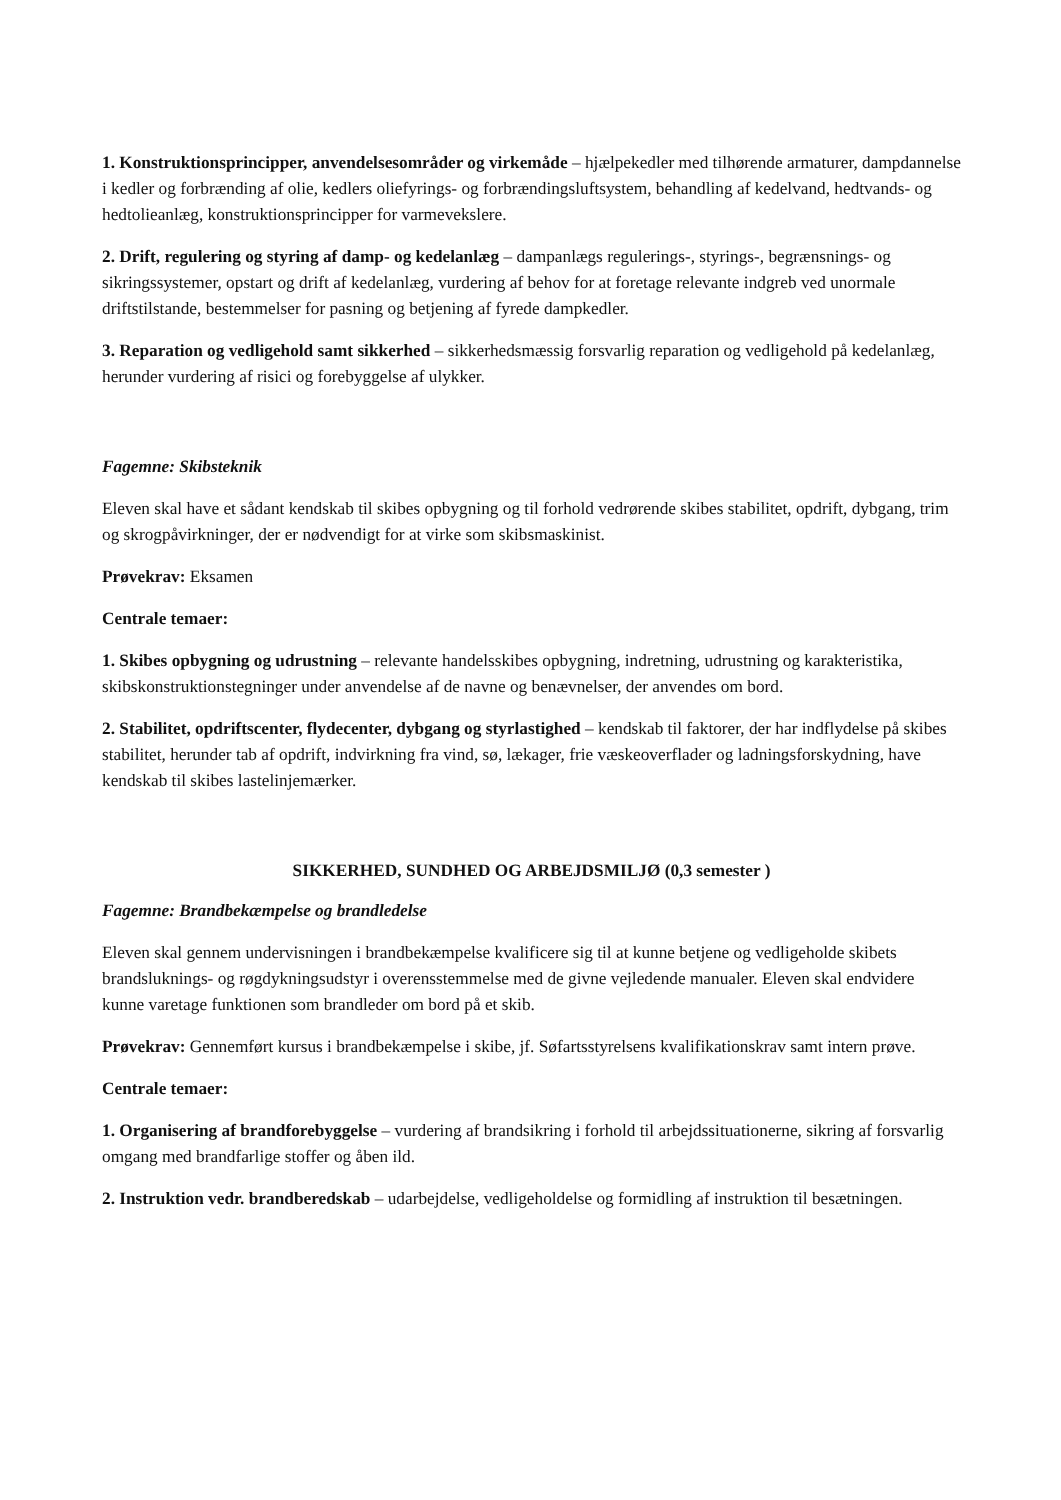1. Konstruktionsprincipper, anvendelsesområder og virkemåde – hjælpekedler med tilhørende armaturer, dampdannelse i kedler og forbrænding af olie, kedlers oliefyrings- og forbrændingsluftsystem, behandling af kedelvand, hedtvands- og hedtolieanlæg, konstruktionsprincipper for varmevekslere.
2. Drift, regulering og styring af damp- og kedelanlæg – dampanlægs regulerings-, styrings-, begrænsnings- og sikringssystemer, opstart og drift af kedelanlæg, vurdering af behov for at foretage relevante indgreb ved unormale driftstilstande, bestemmelser for pasning og betjening af fyrede dampkedler.
3. Reparation og vedligehold samt sikkerhed – sikkerhedsmæssig forsvarlig reparation og vedligehold på kedelanlæg, herunder vurdering af risici og forebyggelse af ulykker.
Fagemne: Skibsteknik
Eleven skal have et sådant kendskab til skibes opbygning og til forhold vedrørende skibes stabilitet, opdrift, dybgang, trim og skrogpåvirkninger, der er nødvendigt for at virke som skibsmaskinist.
Prøvekrav: Eksamen
Centrale temaer:
1. Skibes opbygning og udrustning – relevante handelsskibes opbygning, indretning, udrustning og karakteristika, skibskonstruktionstegninger under anvendelse af de navne og benævnelser, der anvendes om bord.
2. Stabilitet, opdriftscenter, flydecenter, dybgang og styrlastighed – kendskab til faktorer, der har indflydelse på skibes stabilitet, herunder tab af opdrift, indvirkning fra vind, sø, lækager, frie væskeoverflader og ladningsforskydning, have kendskab til skibes lastelinjemærker.
SIKKERHED, SUNDHED OG ARBEJDSMILJØ (0,3 semester )
Fagemne: Brandbekæmpelse og brandledelse
Eleven skal gennem undervisningen i brandbekæmpelse kvalificere sig til at kunne betjene og vedligeholde skibets brandsluknings- og røgdykningsudstyr i overensstemmelse med de givne vejledende manualer. Eleven skal endvidere kunne varetage funktionen som brandleder om bord på et skib.
Prøvekrav: Gennemført kursus i brandbekæmpelse i skibe, jf. Søfartsstyrelsens kvalifikationskrav samt intern prøve.
Centrale temaer:
1. Organisering af brandforebyggelse – vurdering af brandsikring i forhold til arbejdssituationerne, sikring af forsvarlig omgang med brandfarlige stoffer og åben ild.
2. Instruktion vedr. brandberedskab – udarbejdelse, vedligeholdelse og formidling af instruktion til besætningen.